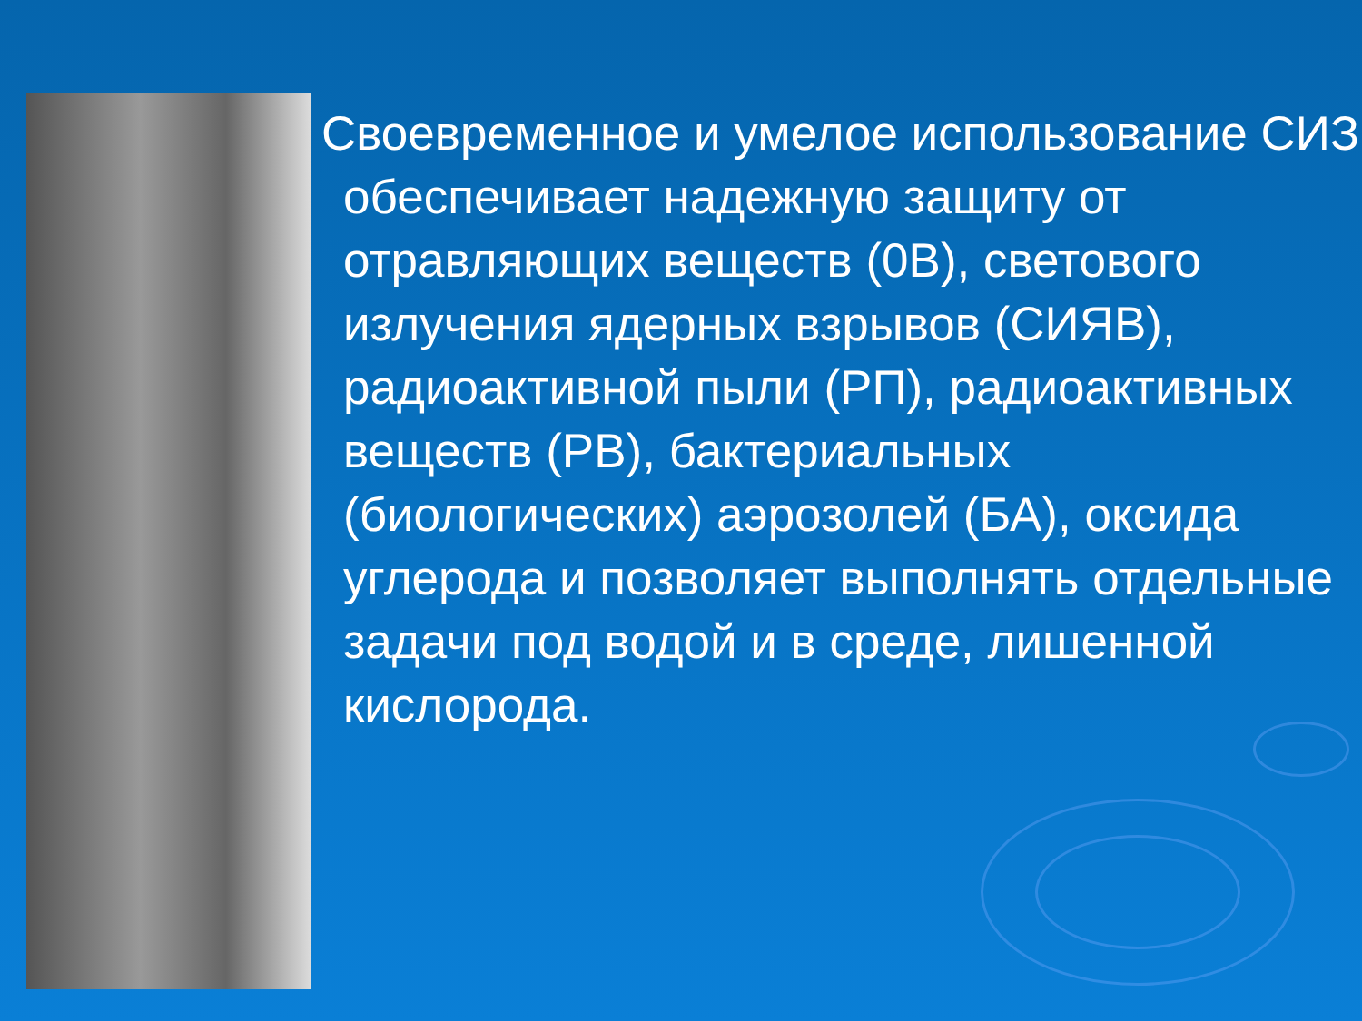Своевременное и умелое использование СИЗ обеспечивает надежную защиту от отравляющих веществ (0В), светового излучения ядерных взрывов (СИЯВ), радиоактивной пыли (РП), радиоактивных веществ (РВ), бактериальных (биологических) аэрозолей (БА), оксида углерода и позволяет выполнять отдельные задачи под водой и в среде, лишенной кислорода.